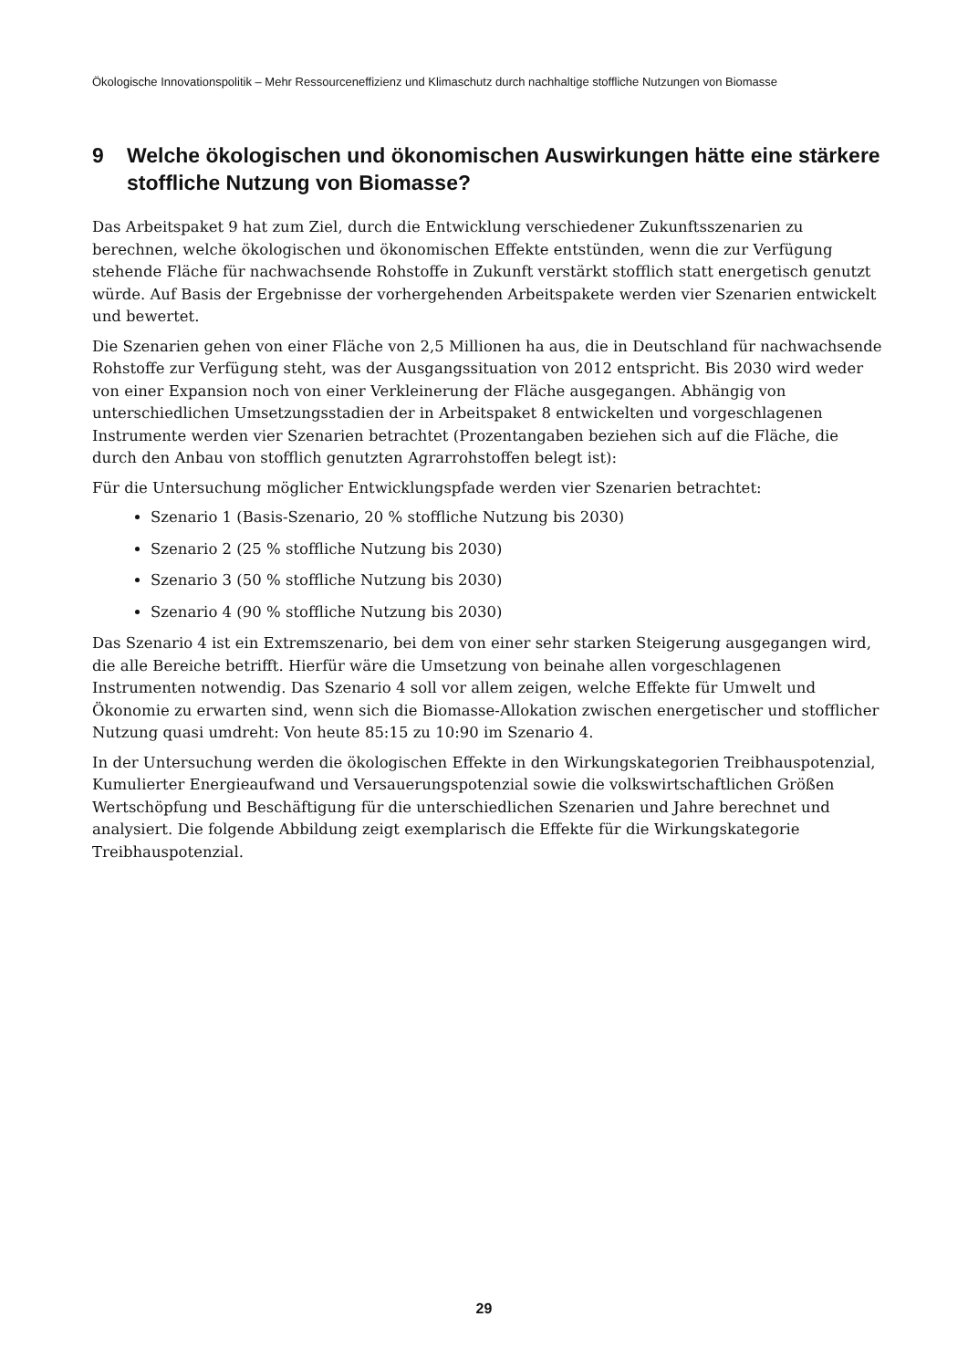Ökologische Innovationspolitik – Mehr Ressourceneffizienz und Klimaschutz durch nachhaltige stoffliche Nutzungen von Biomasse
9 Welche ökologischen und ökonomischen Auswirkungen hätte eine stärkere stoffliche Nutzung von Biomasse?
Das Arbeitspaket 9 hat zum Ziel, durch die Entwicklung verschiedener Zukunftsszenarien zu berechnen, welche ökologischen und ökonomischen Effekte entstünden, wenn die zur Verfügung stehende Fläche für nachwachsende Rohstoffe in Zukunft verstärkt stofflich statt energetisch genutzt würde. Auf Basis der Ergebnisse der vorhergehenden Arbeitspakete werden vier Szenarien entwickelt und bewertet.
Die Szenarien gehen von einer Fläche von 2,5 Millionen ha aus, die in Deutschland für nachwachsende Rohstoffe zur Verfügung steht, was der Ausgangssituation von 2012 entspricht. Bis 2030 wird weder von einer Expansion noch von einer Verkleinerung der Fläche ausgegangen. Abhängig von unterschiedlichen Umsetzungsstadien der in Arbeitspaket 8 entwickelten und vorgeschlagenen Instrumente werden vier Szenarien betrachtet (Prozentangaben beziehen sich auf die Fläche, die durch den Anbau von stofflich genutzten Agrarrohstoffen belegt ist):
Für die Untersuchung möglicher Entwicklungspfade werden vier Szenarien betrachtet:
Szenario 1 (Basis-Szenario, 20 % stoffliche Nutzung bis 2030)
Szenario 2 (25 % stoffliche Nutzung bis 2030)
Szenario 3 (50 % stoffliche Nutzung bis 2030)
Szenario 4 (90 % stoffliche Nutzung bis 2030)
Das Szenario 4 ist ein Extremszenario, bei dem von einer sehr starken Steigerung ausgegangen wird, die alle Bereiche betrifft. Hierfür wäre die Umsetzung von beinahe allen vorgeschlagenen Instrumenten notwendig. Das Szenario 4 soll vor allem zeigen, welche Effekte für Umwelt und Ökonomie zu erwarten sind, wenn sich die Biomasse-Allokation zwischen energetischer und stofflicher Nutzung quasi umdreht: Von heute 85:15 zu 10:90 im Szenario 4.
In der Untersuchung werden die ökologischen Effekte in den Wirkungskategorien Treibhauspotenzial, Kumulierter Energieaufwand und Versauerungspotenzial sowie die volkswirtschaftlichen Größen Wertschöpfung und Beschäftigung für die unterschiedlichen Szenarien und Jahre berechnet und analysiert. Die folgende Abbildung zeigt exemplarisch die Effekte für die Wirkungskategorie Treibhauspotenzial.
29